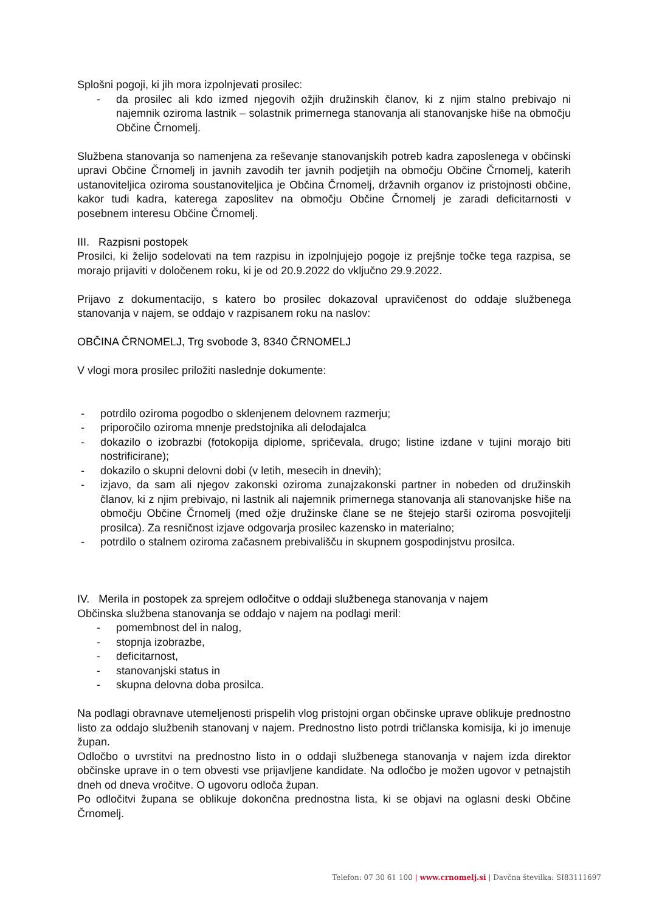Splošni pogoji, ki jih mora izpolnjevati prosilec:
- da prosilec ali kdo izmed njegovih ožjih družinskih članov, ki z njim stalno prebivajo ni najemnik oziroma lastnik – solastnik primernega stanovanja ali stanovanjske hiše na območju Občine Črnomelj.
Službena stanovanja so namenjena za reševanje stanovanjskih potreb kadra zaposlenega v občinski upravi Občine Črnomelj in javnih zavodih ter javnih podjetjih na območju Občine Črnomelj, katerih ustanoviteljica oziroma soustanoviteljica je Občina Črnomelj, državnih organov iz pristojnosti občine, kakor tudi kadra, katerega zaposlitev na območju Občine Črnomelj je zaradi deficitarnosti v posebnem interesu Občine Črnomelj.
III. Razpisni postopek
Prosilci, ki želijo sodelovati na tem razpisu in izpolnjujejo pogoje iz prejšnje točke tega razpisa, se morajo prijaviti v določenem roku, ki je od 20.9.2022 do vključno 29.9.2022.
Prijavo z dokumentacijo, s katero bo prosilec dokazoval upravičenost do oddaje službenega stanovanja v najem, se oddajo v razpisanem roku na naslov:
OBČINA ČRNOMELJ, Trg svobode 3, 8340 ČRNOMELJ
V vlogi mora prosilec priložiti naslednje dokumente:
- potrdilo oziroma pogodbo o sklenjenem delovnem razmerju;
- priporočilo oziroma mnenje predstojnika ali delodajalca
- dokazilo o izobrazbi (fotokopija diplome, spričevala, drugo; listine izdane v tujini morajo biti nostrificirane);
- dokazilo o skupni delovni dobi (v letih, mesecih in dnevih);
- izjavo, da sam ali njegov zakonski oziroma zunajzakonski partner in nobeden od družinskih članov, ki z njim prebivajo, ni lastnik ali najemnik primernega stanovanja ali stanovanjske hiše na območju Občine Črnomelj (med ožje družinske člane se ne štejejo starši oziroma posvojitelji prosilca). Za resničnost izjave odgovarja prosilec kazensko in materialno;
- potrdilo o stalnem oziroma začasnem prebivališču in skupnem gospodinjstvu prosilca.
IV. Merila in postopek za sprejem odločitve o oddaji službenega stanovanja v najem
Občinska službena stanovanja se oddajo v najem na podlagi meril:
- pomembnost del in nalog,
- stopnja izobrazbe,
- deficitarnost,
- stanovanjski status in
- skupna delovna doba prosilca.
Na podlagi obravnave utemeljenosti prispelih vlog pristojni organ občinske uprave oblikuje prednostno listo za oddajo službenih stanovanj v najem. Prednostno listo potrdi tričlanska komisija, ki jo imenuje župan.
Odločbo o uvrstitvi na prednostno listo in o oddaji službenega stanovanja v najem izda direktor občinske uprave in o tem obvesti vse prijavljene kandidate. Na odločbo je možen ugovor v petnajstih dneh od dneva vročitve. O ugovoru odloča župan.
Po odločitvi župana se oblikuje dokončna prednostna lista, ki se objavi na oglasni deski Občine Črnomelj.
Telefon: 07 30 61 100 | www.crnomelj.si | Davčna številka: SI83111697